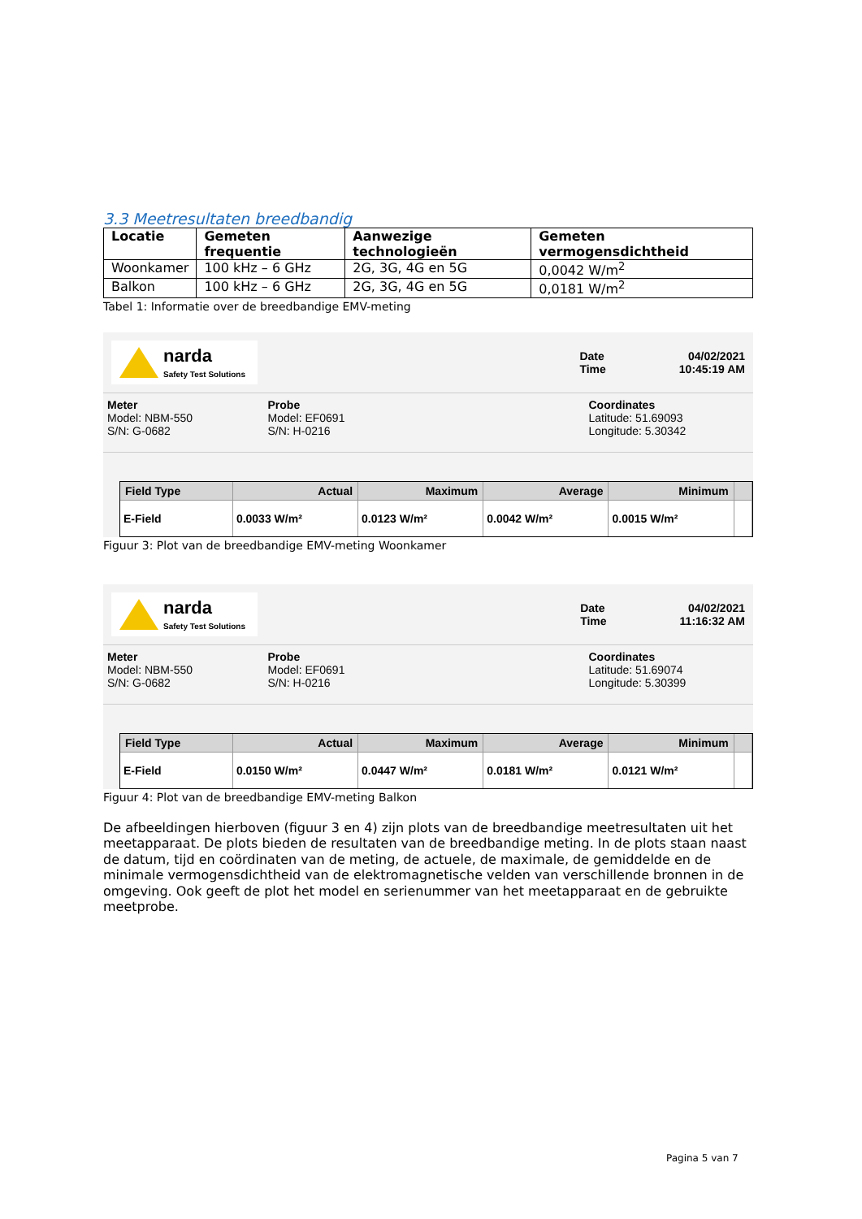3.3 Meetresultaten breedbandig
| Locatie | Gemeten frequentie | Aanwezige technologieën | Gemeten vermogensdichtheid |
| --- | --- | --- | --- |
| Woonkamer | 100 kHz – 6 GHz | 2G, 3G, 4G en 5G | 0,0042 W/m<sup>2</sup> |
| Balkon | 100 kHz – 6 GHz | 2G, 3G, 4G en 5G | 0,0181 W/m<sup>2</sup> |
Tabel 1: Informatie over de breedbandige EMV-meting
narda
Safety Test Solutions
Date
Time
04/02/2021
10:45:19 AM
Meter
Model: NBM-550
S/N: G-0682
Probe
Model: EF0691
S/N: H-0216
Coordinates
Latitude: 51.69093
Longitude: 5.30342
| Field Type | Actual | Maximum | Average | Minimum | |
| --- | --- | --- | --- | --- | --- |
| E-Field | 0.0033 W/m² | 0.0123 W/m² | 0.0042 W/m² | 0.0015 W/m² | |
Figuur 3: Plot van de breedbandige EMV-meting Woonkamer
narda
Safety Test Solutions
Date
Time
04/02/2021
11:16:32 AM
Meter
Model: NBM-550
S/N: G-0682
Probe
Model: EF0691
S/N: H-0216
Coordinates
Latitude: 51.69074
Longitude: 5.30399
| Field Type | Actual | Maximum | Average | Minimum | |
| --- | --- | --- | --- | --- | --- |
| E-Field | 0.0150 W/m² | 0.0447 W/m² | 0.0181 W/m² | 0.0121 W/m² | |
Figuur 4: Plot van de breedbandige EMV-meting Balkon
De afbeeldingen hierboven (figuur 3 en 4) zijn plots van de breedbandige meetresultaten uit het meetapparaat. De plots bieden de resultaten van de breedbandige meting. In de plots staan naast de datum, tijd en coördinaten van de meting, de actuele, de maximale, de gemiddelde en de minimale vermogensdichtheid van de elektromagnetische velden van verschillende bronnen in de omgeving. Ook geeft de plot het model en serienummer van het meetapparaat en de gebruikte meetprobe.
Pagina 5 van 7